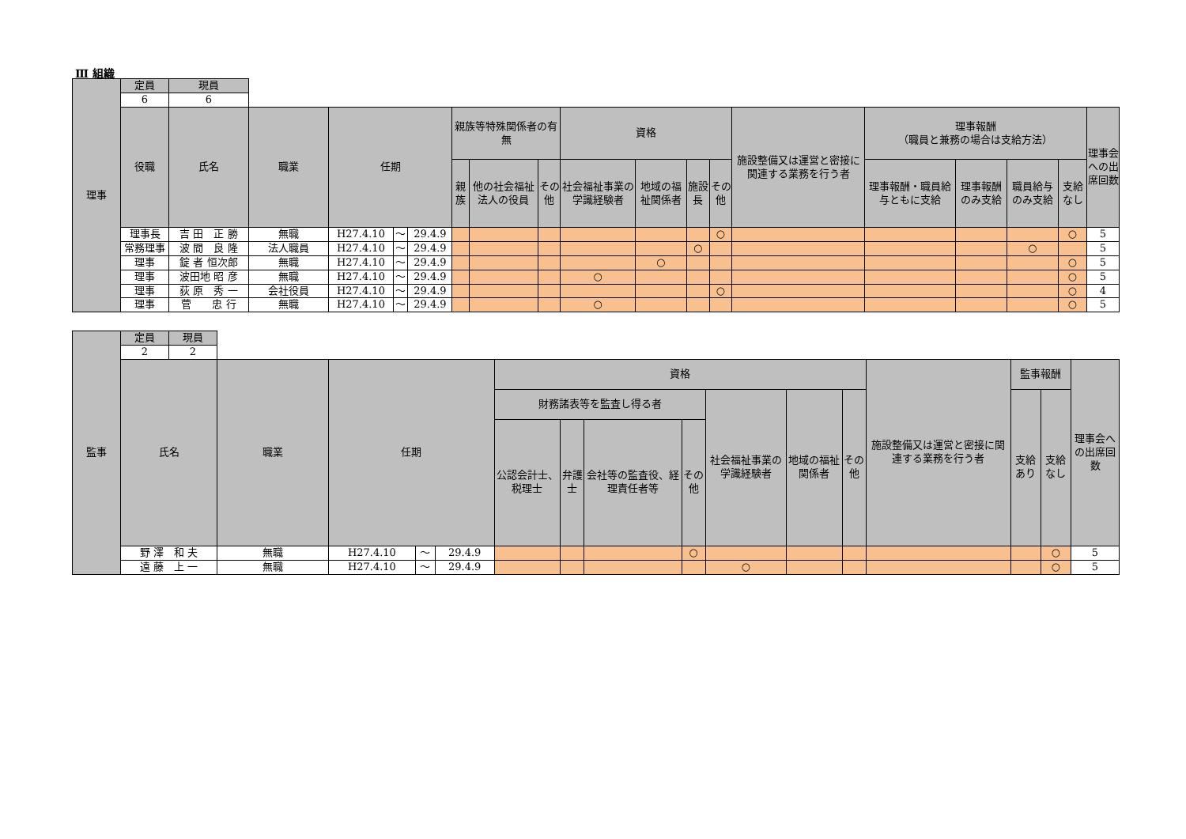Ⅲ 組織
| 理事 | 定員 | 現員 | | | | | | | | | | | | | | | | | |
| | 6 | 6 | | | | | | | | | | | | | | | | | |
| | 役職 | 氏名 | 職業 | 任期 | | | 親族等特殊関係者の有無 | | | 資格 | | | | 施設整備又は運営と密接に関連する業務を行う者 | 理事報酬 （職員と兼務の場合は支給方法） | | | | 理事会への出席回数 |
| | | | | | | | 親族 | 他の社会福祉法人の役員 | その他 | 社会福祉事業の学識経験者 | 地域の福祉関係者 | 施設長 | その他 | | 理事報酬・職員給与ともに支給 | 理事報酬のみ支給 | 職員給与のみ支給 | 支給なし | |
| | 理事長 | 吉 田 正 勝 | 無職 | H27.4.10 | ～ | 29.4.9 | | | | | | | ○ | | | | | ○ | 5 |
| | 常務理事 | 波 間 良 隆 | 法人職員 | H27.4.10 | ～ | 29.4.9 | | | | | | ○ | | | | | ○ | | 5 |
| | 理事 | 錠 者 恒次郎 | 無職 | H27.4.10 | ～ | 29.4.9 | | | | | ○ | | | | | | | ○ | 5 |
| | 理事 | 波田地 昭 彦 | 無職 | H27.4.10 | ～ | 29.4.9 | | | | ○ | | | | | | | | ○ | 5 |
| | 理事 | 荻 原 秀 一 | 会社役員 | H27.4.10 | ～ | 29.4.9 | | | | | | | ○ | | | | | ○ | 4 |
| | 理事 | 菅 忠 行 | 無職 | H27.4.10 | ～ | 29.4.9 | | | | ○ | | | | | | | | ○ | 5 |
| 監事 | 定員 | 現員 | | | | | | | | | | | | | | | |
| | 2 | 2 | | | | | | | | | | | | | | | |
| | 氏名 | | 職業 | 任期 | | | 資格 | | | | | | | 施設整備又は運営と密接に関連する業務を行う者 | 監事報酬 | | 理事会への出席回数 |
| | | | | | | | 財務諸表等を監査し得る者 | | | | 社会福祉事業の学識経験者 | 地域の福祉関係者 | その他 | | 支給あり | 支給なし | |
| | | | | | | | 公認会計士、税理士 | 弁護士 | 会社等の監査役、経理責任者等 | その他 | | | | | | | |
| | 野 澤 和 夫 | | 無職 | H27.4.10 | ～ | 29.4.9 | | | | ○ | | | | | | ○ | 5 |
| | 遠 藤 上 一 | | 無職 | H27.4.10 | ～ | 29.4.9 | | | | | ○ | | | | | ○ | 5 |